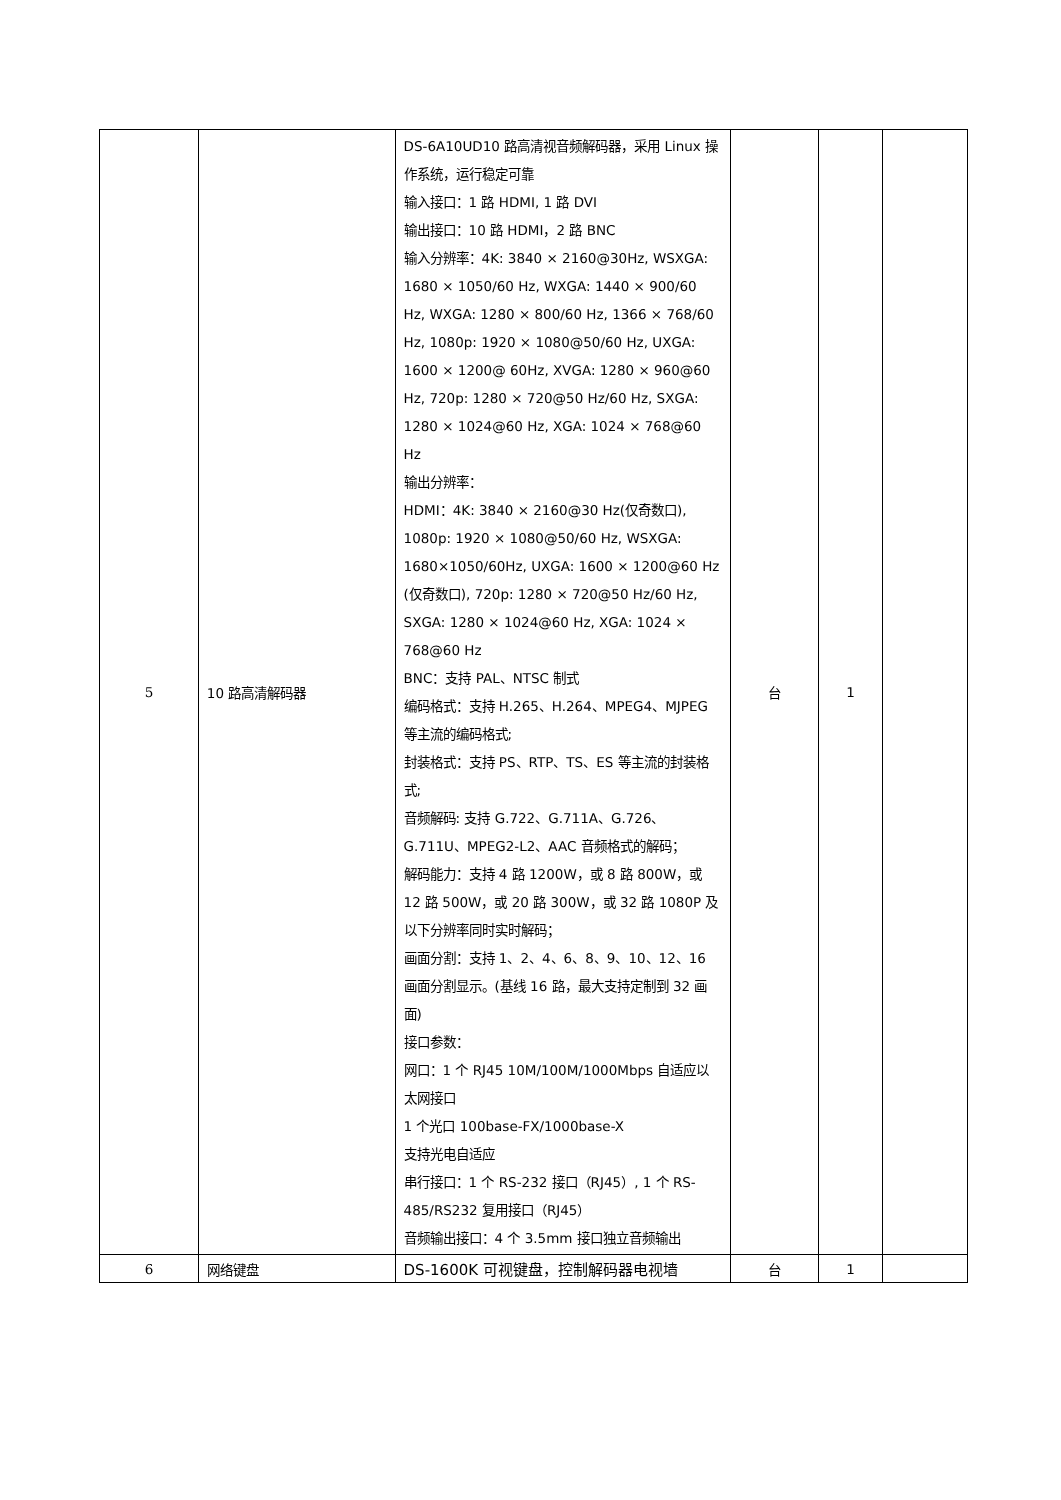| 5 | 10 路高清解码器 | DS-6A10UD10 路高清视音频解码器，采用 Linux 操作系统，运行稳定可靠 输入接口：1 路 HDMI, 1 路 DVI 输出接口：10 路 HDMI，2 路 BNC 输入分辨率：4K: 3840 × 2160@30Hz, WSXGA: 1680 × 1050/60 Hz, WXGA: 1440 × 900/60 Hz, WXGA: 1280 × 800/60 Hz, 1366 × 768/60 Hz, 1080p: 1920 × 1080@50/60 Hz, UXGA: 1600 × 1200@ 60Hz, XVGA: 1280 × 960@60 Hz, 720p: 1280 × 720@50 Hz/60 Hz, SXGA: 1280 × 1024@60 Hz, XGA: 1024 × 768@60 Hz 输出分辨率： HDMI：4K: 3840 × 2160@30 Hz(仅奇数口), 1080p: 1920 × 1080@50/60 Hz, WSXGA: 1680×1050/60Hz, UXGA: 1600 × 1200@60 Hz (仅奇数口), 720p: 1280 × 720@50 Hz/60 Hz, SXGA: 1280 × 1024@60 Hz, XGA: 1024 × 768@60 Hz BNC：支持 PAL、NTSC 制式 编码格式：支持 H.265、H.264、MPEG4、MJPEG 等主流的编码格式; 封装格式：支持 PS、RTP、TS、ES 等主流的封装格式; 音频解码: 支持 G.722、G.711A、G.726、G.711U、MPEG2-L2、AAC 音频格式的解码； 解码能力：支持 4 路 1200W，或 8 路 800W，或 12 路 500W，或 20 路 300W，或 32 路 1080P 及以下分辨率同时实时解码； 画面分割：支持 1、2、4、6、8、9、10、12、16 画面分割显示。(基线 16 路，最大支持定制到 32 画面) 接口参数： 网口：1 个 RJ45 10M/100M/1000Mbps 自适应以太网接口 1 个光口 100base-FX/1000base-X 支持光电自适应 串行接口：1 个 RS-232 接口（RJ45）, 1 个 RS-485/RS232 复用接口（RJ45） 音频输出接口：4 个 3.5mm 接口独立音频输出 | 台 | 1 | |
| 6 | 网络键盘 | DS-1600K 可视键盘，控制解码器电视墙 | 台 | 1 | |